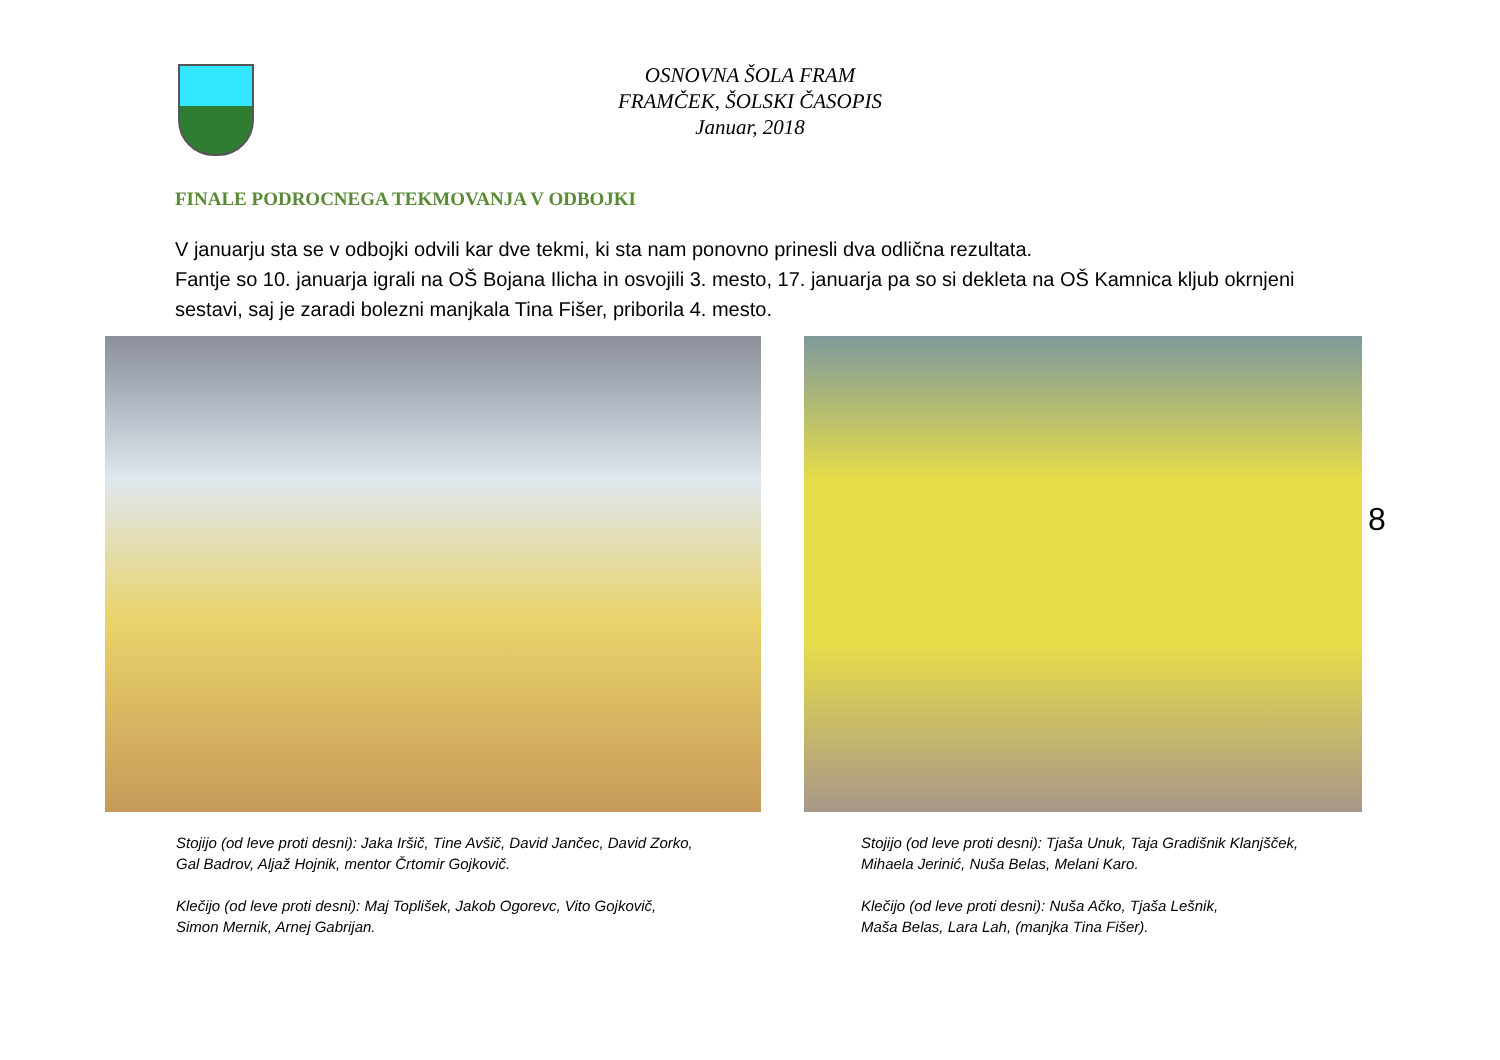OSNOVNA ŠOLA FRAM
FRAMČEK, ŠOLSKI ČASOPIS
Januar, 2018
FINALE PODROCNEGA TEKMOVANJA V ODBOJKI
V januarju sta se v odbojki odvili kar dve tekmi, ki sta nam ponovno prinesli dva odlična rezultata.
Fantje so 10. januarja igrali na OŠ Bojana Ilicha in osvojili 3. mesto, 17. januarja pa so si dekleta na OŠ Kamnica kljub okrnjeni sestavi, saj je zaradi bolezni manjkala Tina Fišer, priborila 4. mesto.
Stojijo (od leve proti desni): Jaka Iršič, Tine Avšič, David Jančec, David Zorko,
Gal Badrov, Aljaž Hojnik, mentor Črtomir Gojkovič.
Klečijo (od leve proti desni): Maj Toplišek, Jakob Ogorevc, Vito Gojkovič,
Simon Mernik, Arnej Gabrijan.
Stojijo (od leve proti desni): Tjaša Unuk, Taja Gradišnik Klanjšček,
Mihaela Jerinić, Nuša Belas, Melani Karo.
Klečijo (od leve proti desni): Nuša Ačko, Tjaša Lešnik,
Maša Belas, Lara Lah, (manjka Tina Fišer).
8